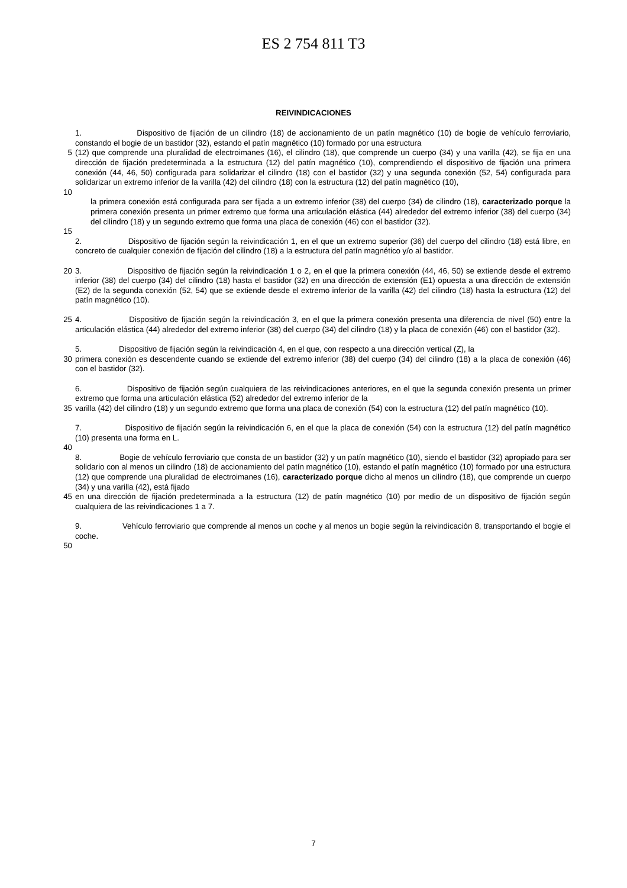ES 2 754 811 T3
REIVINDICACIONES
1. Dispositivo de fijación de un cilindro (18) de accionamiento de un patín magnético (10) de bogie de vehículo ferroviario, constando el bogie de un bastidor (32), estando el patín magnético (10) formado por una estructura
5 (12) que comprende una pluralidad de electroimanes (16), el cilindro (18), que comprende un cuerpo (34) y una varilla (42), se fija en una dirección de fijación predeterminada a la estructura (12) del patín magnético (10), comprendiendo el dispositivo de fijación una primera conexión (44, 46, 50) configurada para solidarizar el cilindro (18) con el bastidor (32) y una segunda conexión (52, 54) configurada para solidarizar un extremo inferior de la varilla (42) del cilindro (18) con la estructura (12) del patín magnético (10),
10
la primera conexión está configurada para ser fijada a un extremo inferior (38) del cuerpo (34) de cilindro (18), caracterizado porque la primera conexión presenta un primer extremo que forma una articulación elástica (44) alrededor del extremo inferior (38) del cuerpo (34) del cilindro (18) y un segundo extremo que forma una placa de conexión (46) con el bastidor (32).
15
2. Dispositivo de fijación según la reivindicación 1, en el que un extremo superior (36) del cuerpo del cilindro (18) está libre, en concreto de cualquier conexión de fijación del cilindro (18) a la estructura del patín magnético y/o al bastidor.
20 3. Dispositivo de fijación según la reivindicación 1 o 2, en el que la primera conexión (44, 46, 50) se extiende desde el extremo inferior (38) del cuerpo (34) del cilindro (18) hasta el bastidor (32) en una dirección de extensión (E1) opuesta a una dirección de extensión (E2) de la segunda conexión (52, 54) que se extiende desde el extremo inferior de la varilla (42) del cilindro (18) hasta la estructura (12) del patín magnético (10).
25 4. Dispositivo de fijación según la reivindicación 3, en el que la primera conexión presenta una diferencia de nivel (50) entre la articulación elástica (44) alrededor del extremo inferior (38) del cuerpo (34) del cilindro (18) y la placa de conexión (46) con el bastidor (32).
5. Dispositivo de fijación según la reivindicación 4, en el que, con respecto a una dirección vertical (Z), la
30 primera conexión es descendente cuando se extiende del extremo inferior (38) del cuerpo (34) del cilindro (18) a la placa de conexión (46) con el bastidor (32).
6. Dispositivo de fijación según cualquiera de las reivindicaciones anteriores, en el que la segunda conexión presenta un primer extremo que forma una articulación elástica (52) alrededor del extremo inferior de la
35 varilla (42) del cilindro (18) y un segundo extremo que forma una placa de conexión (54) con la estructura (12) del patín magnético (10).
7. Dispositivo de fijación según la reivindicación 6, en el que la placa de conexión (54) con la estructura (12) del patín magnético (10) presenta una forma en L.
40
8. Bogie de vehículo ferroviario que consta de un bastidor (32) y un patín magnético (10), siendo el bastidor (32) apropiado para ser solidario con al menos un cilindro (18) de accionamiento del patín magnético (10), estando el patín magnético (10) formado por una estructura (12) que comprende una pluralidad de electroimanes (16), caracterizado porque dicho al menos un cilindro (18), que comprende un cuerpo (34) y una varilla (42), está fijado
45 en una dirección de fijación predeterminada a la estructura (12) de patín magnético (10) por medio de un dispositivo de fijación según cualquiera de las reivindicaciones 1 a 7.
9. Vehículo ferroviario que comprende al menos un coche y al menos un bogie según la reivindicación 8, transportando el bogie el coche.
50
7